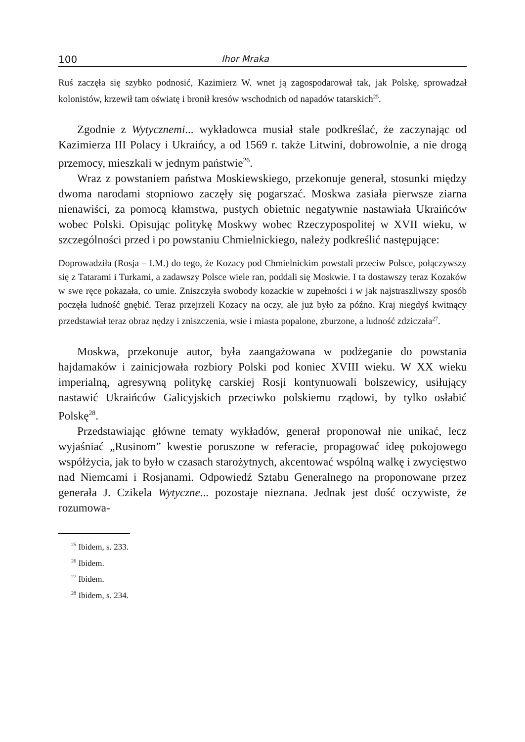100 Ihor Mraka
Ruś zaczęła się szybko podnosić, Kazimierz W. wnet ją zagospodarował tak, jak Polskę, sprowadzał kolonistów, krzewił tam oświatę i bronił kresów wschodnich od napadów tatarskich<sup>25</sup>.
Zgodnie z Wytycznemi... wykładowca musiał stale podkreślać, że zaczynając od Kazimierza III Polacy i Ukraińcy, a od 1569 r. także Litwini, dobrowolnie, a nie drogą przemocy, mieszkali w jednym państwie<sup>26</sup>.
Wraz z powstaniem państwa Moskiewskiego, przekonuje generał, stosunki między dwoma narodami stopniowo zaczęły się pogarszać. Moskwa zasiała pierwsze ziarna nienawiści, za pomocą kłamstwa, pustych obietnic negatywnie nastawiała Ukraińców wobec Polski. Opisując politykę Moskwy wobec Rzeczypospolitej w XVII wieku, w szczególności przed i po powstaniu Chmielnickiego, należy podkreślić następujące:
Doprowadziła (Rosja – I.M.) do tego, że Kozacy pod Chmielnickim powstali przeciw Polsce, połączywszy się z Tatarami i Turkami, a zadawszy Polsce wiele ran, poddali się Moskwie. I ta dostawszy teraz Kozaków w swe ręce pokazała, co umie. Zniszczyła swobody kozackie w zupełności i w jak najstraszliwszy sposób poczęła ludność gnębić. Teraz przejrzeli Kozacy na oczy, ale już było za późno. Kraj niegdyś kwitnący przedstawiał teraz obraz nędzy i zniszczenia, wsie i miasta popalone, zburzone, a ludność zdziczała<sup>27</sup>.
Moskwa, przekonuje autor, była zaangażowana w podżeganie do powstania hajdamaków i zainicjowała rozbiory Polski pod koniec XVIII wieku. W XX wieku imperialną, agresywną politykę carskiej Rosji kontynuowali bolszewicy, usiłujący nastawić Ukraińców Galicyjskich przeciwko polskiemu rządowi, by tylko osłabić Polskę<sup>28</sup>.
Przedstawiając główne tematy wykładów, generał proponował nie unikać, lecz wyjaśniać „Rusinom” kwestie poruszone w referacie, propagować ideę pokojowego współżycia, jak to było w czasach starożytnych, akcentować wspólną walkę i zwycięstwo nad Niemcami i Rosjanami. Odpowiedź Sztabu Generalnego na proponowane przez generała J. Czikela Wytyczne... pozostaje nieznana. Jednak jest dość oczywiste, że rozumowa-
<sup>25</sup> Ibidem, s. 233.
<sup>26</sup> Ibidem.
<sup>27</sup> Ibidem.
<sup>28</sup> Ibidem, s. 234.